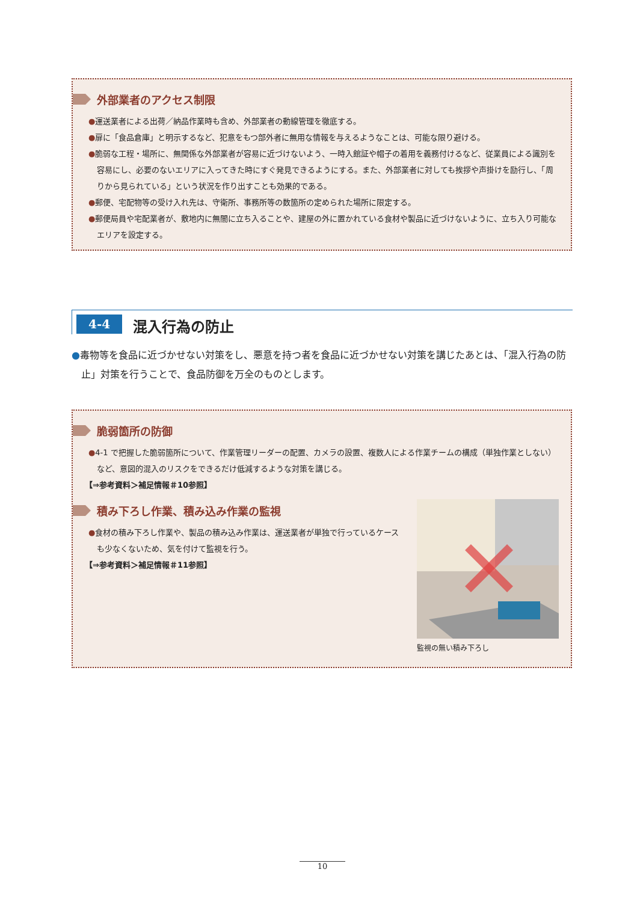外部業者のアクセス制限
●運送業者による出荷／納品作業時も含め、外部業者の動線管理を徹底する。
●扉に「食品倉庫」と明示するなど、犯意をもつ部外者に無用な情報を与えるようなことは、可能な限り避ける。
●脆弱な工程・場所に、無関係な外部業者が容易に近づけないよう、一時入館証や帽子の着用を義務付けるなど、従業員による識別を容易にし、必要のないエリアに入ってきた時にすぐ発見できるようにする。また、外部業者に対しても挨拶や声掛けを励行し、「周りから見られている」という状況を作り出すことも効果的である。
●郵便、宅配物等の受け入れ先は、守衛所、事務所等の数箇所の定められた場所に限定する。
●郵便局員や宅配業者が、敷地内に無闇に立ち入ることや、建屋の外に置かれている食材や製品に近づけないように、立ち入り可能なエリアを設定する。
4-4 混入行為の防止
●毒物等を食品に近づかせない対策をし、悪意を持つ者を食品に近づかせない対策を講じたあとは、「混入行為の防止」対策を行うことで、食品防御を万全のものとします。
脆弱箇所の防御
●4-1 で把握した脆弱箇所について、作業管理リーダーの配置、カメラの設置、複数人による作業チームの構成（単独作業としない）など、意図的混入のリスクをできるだけ低減するような対策を講じる。
【⇒参考資料＞補足情報＃10参照】
監視の無い積み下ろし
積み下ろし作業、積み込み作業の監視
●食材の積み下ろし作業や、製品の積み込み作業は、運送業者が単独で行っているケースも少なくないため、気を付けて監視を行う。
【⇒参考資料＞補足情報＃11参照】
10